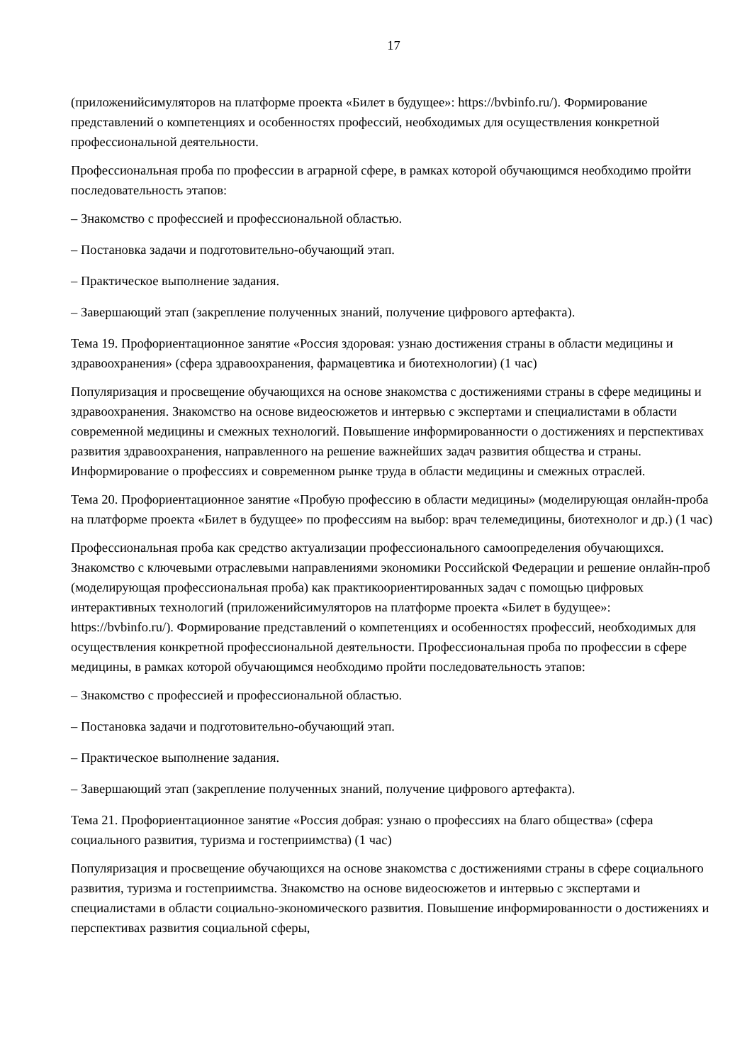17
(приложенийсимуляторов на платформе проекта «Билет в будущее»: https://bvbinfo.ru/). Формирование представлений о компетенциях и особенностях профессий, необходимых для осуществления конкретной профессиональной деятельности.
Профессиональная проба по профессии в аграрной сфере, в рамках которой обучающимся необходимо пройти последовательность этапов:
– Знакомство с профессией и профессиональной областью.
– Постановка задачи и подготовительно-обучающий этап.
– Практическое выполнение задания.
– Завершающий этап (закрепление полученных знаний, получение цифрового артефакта).
Тема 19. Профориентационное занятие «Россия здоровая: узнаю достижения страны в области медицины и здравоохранения» (сфера здравоохранения, фармацевтика и биотехнологии) (1 час)
Популяризация и просвещение обучающихся на основе знакомства с достижениями страны в сфере медицины и здравоохранения. Знакомство на основе видеосюжетов и интервью с экспертами и специалистами в области современной медицины и смежных технологий. Повышение информированности о достижениях и перспективах развития здравоохранения, направленного на решение важнейших задач развития общества и страны. Информирование о профессиях и современном рынке труда в области медицины и смежных отраслей.
Тема 20. Профориентационное занятие «Пробую профессию в области медицины» (моделирующая онлайн-проба на платформе проекта «Билет в будущее» по профессиям на выбор: врач телемедицины, биотехнолог и др.) (1 час)
Профессиональная проба как средство актуализации профессионального самоопределения обучающихся. Знакомство с ключевыми отраслевыми направлениями экономики Российской Федерации и решение онлайн-проб (моделирующая профессиональная проба) как практикоориентированных задач с помощью цифровых интерактивных технологий (приложенийсимуляторов на платформе проекта «Билет в будущее»: https://bvbinfo.ru/). Формирование представлений о компетенциях и особенностях профессий, необходимых для осуществления конкретной профессиональной деятельности. Профессиональная проба по профессии в сфере медицины, в рамках которой обучающимся необходимо пройти последовательность этапов:
– Знакомство с профессией и профессиональной областью.
– Постановка задачи и подготовительно-обучающий этап.
– Практическое выполнение задания.
– Завершающий этап (закрепление полученных знаний, получение цифрового артефакта).
Тема 21. Профориентационное занятие «Россия добрая: узнаю о профессиях на благо общества» (сфера социального развития, туризма и гостеприимства) (1 час)
Популяризация и просвещение обучающихся на основе знакомства с достижениями страны в сфере социального развития, туризма и гостеприимства. Знакомство на основе видеосюжетов и интервью с экспертами и специалистами в области социально-экономического развития. Повышение информированности о достижениях и перспективах развития социальной сферы,